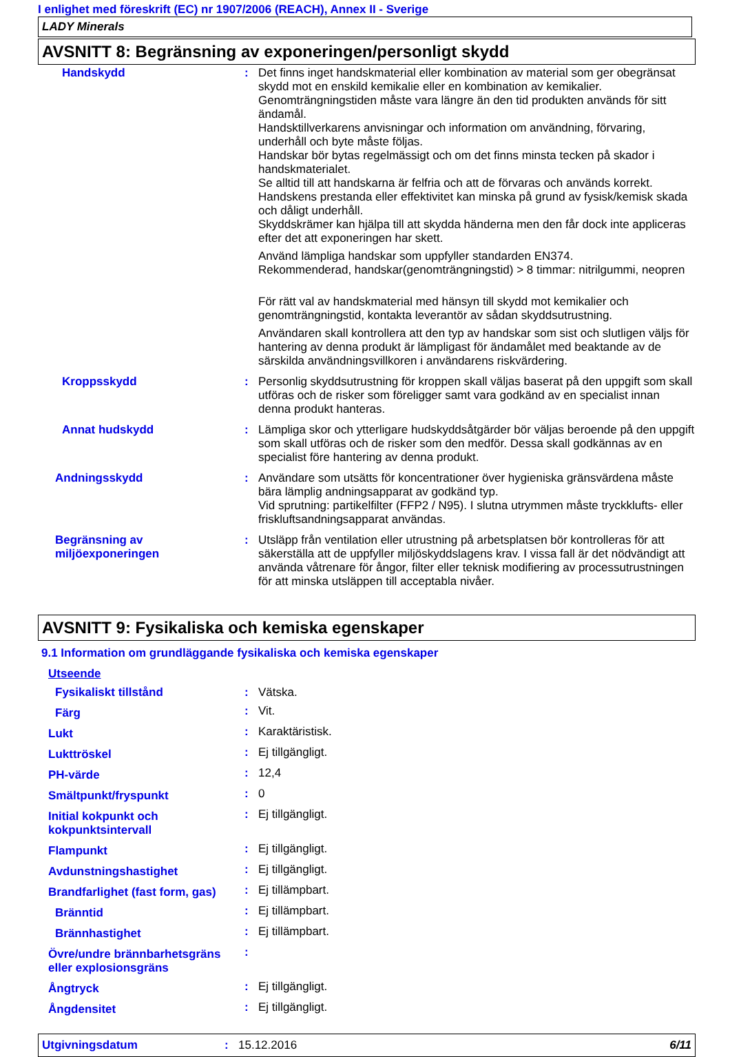I enlighet med föreskrift (EC) nr 1907/2006 (REACH), Annex II - Sverige
LADY Minerals
AVSNITT 8: Begränsning av exponeringen/personligt skydd
| Handskydd | : | Det finns inget handskmaterial eller kombination av material som ger obegränsat skydd mot en enskild kemikalie eller en kombination av kemikalier. Genomträngningstiden måste vara längre än den tid produkten används för sitt ändamål. Handsktillverkarens anvisningar och information om användning, förvaring, underhåll och byte måste följas. Handskar bör bytas regelmässigt och om det finns minsta tecken på skador i handskmaterialet. Se alltid till att handskarna är felfria och att de förvaras och används korrekt. Handskens prestanda eller effektivitet kan minska på grund av fysisk/kemisk skada och dåligt underhåll. Skyddskrämer kan hjälpa till att skydda händerna men den får dock inte appliceras efter det att exponeringen har skett. Använd lämpliga handskar som uppfyller standarden EN374. Rekommenderad, handskar(genomträngningstid) > 8 timmar: nitrilgummi, neopren För rätt val av handskmaterial med hänsyn till skydd mot kemikalier och genomträngningstid, kontakta leverantör av sådan skyddsutrustning. Användaren skall kontrollera att den typ av handskar som sist och slutligen väljs för hantering av denna produkt är lämpligast för ändamålet med beaktande av de särskilda användningsvillkoren i användarens riskvärdering. |
| Kroppsskydd | : | Personlig skyddsutrustning för kroppen skall väljas baserat på den uppgift som skall utföras och de risker som föreligger samt vara godkänd av en specialist innan denna produkt hanteras. |
| Annat hudskydd | : | Lämpliga skor och ytterligare hudskyddsåtgärder bör väljas beroende på den uppgift som skall utföras och de risker som den medför. Dessa skall godkännas av en specialist före hantering av denna produkt. |
| Andningsskydd | : | Användare som utsätts för koncentrationer över hygieniska gränsvärdena måste bära lämplig andningsapparat av godkänd typ. Vid sprutning: partikelfilter (FFP2 / N95). I slutna utrymmen måste tryckklufts- eller friskluftsandningsapparat användas. |
| Begränsning av miljöexponeringen | : | Utsläpp från ventilation eller utrustning på arbetsplatsen bör kontrolleras för att säkerställa att de uppfyller miljöskyddslagens krav. I vissa fall är det nödvändigt att använda våtrenare för ångor, filter eller teknisk modifiering av processutrustningen för att minska utsläppen till acceptabla nivåer. |
AVSNITT 9: Fysikaliska och kemiska egenskaper
9.1 Information om grundläggande fysikaliska och kemiska egenskaper
| Utseende | | |
| Fysikaliskt tillstånd | : | Vätska. |
| Färg | : | Vit. |
| Lukt | : | Karaktäristisk. |
| Lukttröskel | : | Ej tillgängligt. |
| PH-värde | : | 12,4 |
| Smältpunkt/fryspunkt | : | 0 |
| Initial kokpunkt och kokpunktsintervall | : | Ej tillgängligt. |
| Flampunkt | : | Ej tillgängligt. |
| Avdunstningshastighet | : | Ej tillgängligt. |
| Brandfarlighet (fast form, gas) | : | Ej tillämpbart. |
| Bränntid | : | Ej tillämpbart. |
| Brännhastighet | : | Ej tillämpbart. |
| Övre/undre brännbarhetsgräns eller explosionsgräns | : | |
| Ångtryck | : | Ej tillgängligt. |
| Ångdensitet | : | Ej tillgängligt. |
Utgivningsdatum: 15.12.2016 6/11